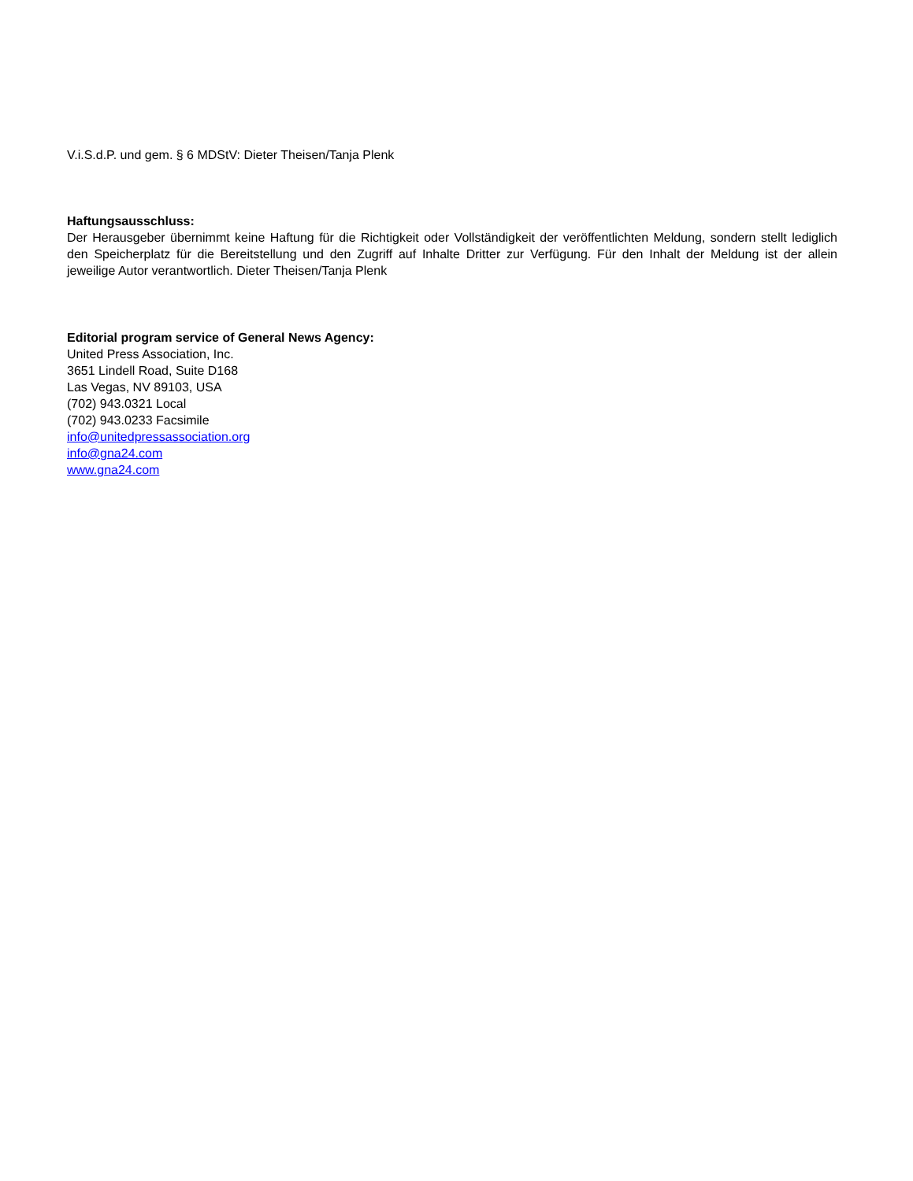V.i.S.d.P. und gem. § 6 MDStV: Dieter Theisen/Tanja Plenk
Haftungsausschluss:
Der Herausgeber übernimmt keine Haftung für die Richtigkeit oder Vollständigkeit der veröffentlichten Meldung, sondern stellt lediglich den Speicherplatz für die Bereitstellung und den Zugriff auf Inhalte Dritter zur Verfügung. Für den Inhalt der Meldung ist der allein jeweilige Autor verantwortlich. Dieter Theisen/Tanja Plenk
Editorial program service of General News Agency:
United Press Association, Inc.
3651 Lindell Road, Suite D168
Las Vegas, NV 89103, USA
(702) 943.0321 Local
(702) 943.0233 Facsimile
info@unitedpressassociation.org
info@gna24.com
www.gna24.com